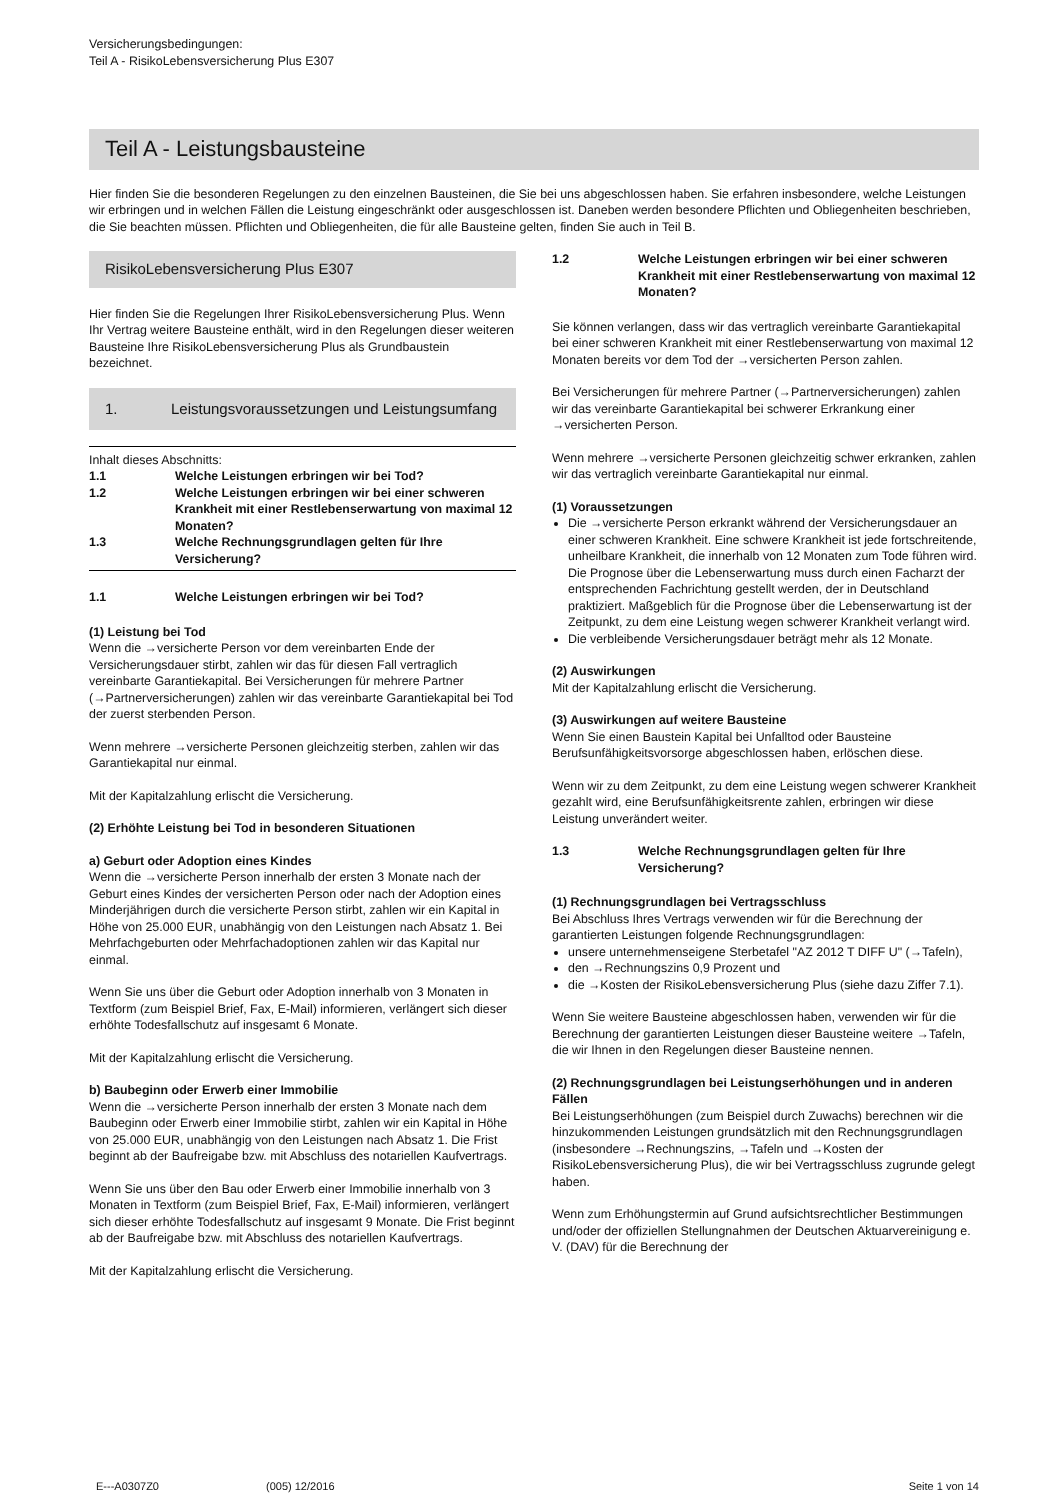Versicherungsbedingungen:
Teil A - RisikoLebensversicherung Plus E307
Teil A - Leistungsbausteine
Hier finden Sie die besonderen Regelungen zu den einzelnen Bausteinen, die Sie bei uns abgeschlossen haben. Sie erfahren insbesondere, welche Leistungen wir erbringen und in welchen Fällen die Leistung eingeschränkt oder ausgeschlossen ist. Daneben werden besondere Pflichten und Obliegenheiten beschrieben, die Sie beachten müssen. Pflichten und Obliegenheiten, die für alle Bausteine gelten, finden Sie auch in Teil B.
RisikoLebensversicherung Plus E307
Hier finden Sie die Regelungen Ihrer RisikoLebensversicherung Plus. Wenn Ihr Vertrag weitere Bausteine enthält, wird in den Regelungen dieser weiteren Bausteine Ihre RisikoLebensversicherung Plus als Grundbaustein bezeichnet.
1. Leistungsvoraussetzungen und Leistungsumfang
Inhalt dieses Abschnitts:
1.1 Welche Leistungen erbringen wir bei Tod?
1.2 Welche Leistungen erbringen wir bei einer schweren Krankheit mit einer Restlebenserwartung von maximal 12 Monaten?
1.3 Welche Rechnungsgrundlagen gelten für Ihre Versicherung?
1.1 Welche Leistungen erbringen wir bei Tod?
(1) Leistung bei Tod
Wenn die →versicherte Person vor dem vereinbarten Ende der Versicherungsdauer stirbt, zahlen wir das für diesen Fall vertraglich vereinbarte Garantiekapital. Bei Versicherungen für mehrere Partner (→Partnerversicherungen) zahlen wir das vereinbarte Garantiekapital bei Tod der zuerst sterbenden Person.
Wenn mehrere →versicherte Personen gleichzeitig sterben, zahlen wir das Garantiekapital nur einmal.
Mit der Kapitalzahlung erlischt die Versicherung.
(2) Erhöhte Leistung bei Tod in besonderen Situationen
a) Geburt oder Adoption eines Kindes
Wenn die →versicherte Person innerhalb der ersten 3 Monate nach der Geburt eines Kindes der versicherten Person oder nach der Adoption eines Minderjährigen durch die versicherte Person stirbt, zahlen wir ein Kapital in Höhe von 25.000 EUR, unabhängig von den Leistungen nach Absatz 1. Bei Mehrfachgeburten oder Mehrfachadoptionen zahlen wir das Kapital nur einmal.
Wenn Sie uns über die Geburt oder Adoption innerhalb von 3 Monaten in Textform (zum Beispiel Brief, Fax, E-Mail) informieren, verlängert sich dieser erhöhte Todesfallschutz auf insgesamt 6 Monate.
Mit der Kapitalzahlung erlischt die Versicherung.
b) Baubeginn oder Erwerb einer Immobilie
Wenn die →versicherte Person innerhalb der ersten 3 Monate nach dem Baubeginn oder Erwerb einer Immobilie stirbt, zahlen wir ein Kapital in Höhe von 25.000 EUR, unabhängig von den Leistungen nach Absatz 1. Die Frist beginnt ab der Baufreigabe bzw. mit Abschluss des notariellen Kaufvertrags.
Wenn Sie uns über den Bau oder Erwerb einer Immobilie innerhalb von 3 Monaten in Textform (zum Beispiel Brief, Fax, E-Mail) informieren, verlängert sich dieser erhöhte Todesfallschutz auf insgesamt 9 Monate. Die Frist beginnt ab der Baufreigabe bzw. mit Abschluss des notariellen Kaufvertrags.
Mit der Kapitalzahlung erlischt die Versicherung.
1.2 Welche Leistungen erbringen wir bei einer schweren Krankheit mit einer Restlebenserwartung von maximal 12 Monaten?
Sie können verlangen, dass wir das vertraglich vereinbarte Garantiekapital bei einer schweren Krankheit mit einer Restlebenserwartung von maximal 12 Monaten bereits vor dem Tod der →versicherten Person zahlen.
Bei Versicherungen für mehrere Partner (→Partnerversicherungen) zahlen wir das vereinbarte Garantiekapital bei schwerer Erkrankung einer →versicherten Person.
Wenn mehrere →versicherte Personen gleichzeitig schwer erkranken, zahlen wir das vertraglich vereinbarte Garantiekapital nur einmal.
(1) Voraussetzungen
Die →versicherte Person erkrankt während der Versicherungsdauer an einer schweren Krankheit. Eine schwere Krankheit ist jede fortschreitende, unheilbare Krankheit, die innerhalb von 12 Monaten zum Tode führen wird. Die Prognose über die Lebenserwartung muss durch einen Facharzt der entsprechenden Fachrichtung gestellt werden, der in Deutschland praktiziert. Maßgeblich für die Prognose über die Lebenserwartung ist der Zeitpunkt, zu dem eine Leistung wegen schwerer Krankheit verlangt wird.
Die verbleibende Versicherungsdauer beträgt mehr als 12 Monate.
(2) Auswirkungen
Mit der Kapitalzahlung erlischt die Versicherung.
(3) Auswirkungen auf weitere Bausteine
Wenn Sie einen Baustein Kapital bei Unfalltod oder Bausteine Berufsunfähigkeitsvorsorge abgeschlossen haben, erlöschen diese.
Wenn wir zu dem Zeitpunkt, zu dem eine Leistung wegen schwerer Krankheit gezahlt wird, eine Berufsunfähigkeitsrente zahlen, erbringen wir diese Leistung unverändert weiter.
1.3 Welche Rechnungsgrundlagen gelten für Ihre Versicherung?
(1) Rechnungsgrundlagen bei Vertragsschluss
Bei Abschluss Ihres Vertrags verwenden wir für die Berechnung der garantierten Leistungen folgende Rechnungsgrundlagen:
unsere unternehmenseigene Sterbetafel "AZ 2012 T DIFF U" (→Tafeln),
den →Rechnungszins 0,9 Prozent und
die →Kosten der RisikoLebensversicherung Plus (siehe dazu Ziffer 7.1).
Wenn Sie weitere Bausteine abgeschlossen haben, verwenden wir für die Berechnung der garantierten Leistungen dieser Bausteine weitere →Tafeln, die wir Ihnen in den Regelungen dieser Bausteine nennen.
(2) Rechnungsgrundlagen bei Leistungserhöhungen und in anderen Fällen
Bei Leistungserhöhungen (zum Beispiel durch Zuwachs) berechnen wir die hinzukommenden Leistungen grundsätzlich mit den Rechnungsgrundlagen (insbesondere →Rechnungszins, →Tafeln und →Kosten der RisikoLebensversicherung Plus), die wir bei Vertragsschluss zugrunde gelegt haben.
Wenn zum Erhöhungstermin auf Grund aufsichtsrechtlicher Bestimmungen und/oder der offiziellen Stellungnahmen der Deutschen Aktuarvereinigung e. V. (DAV) für die Berechnung der
E---A0307Z0 (005) 12/2016 Seite 1 von 14